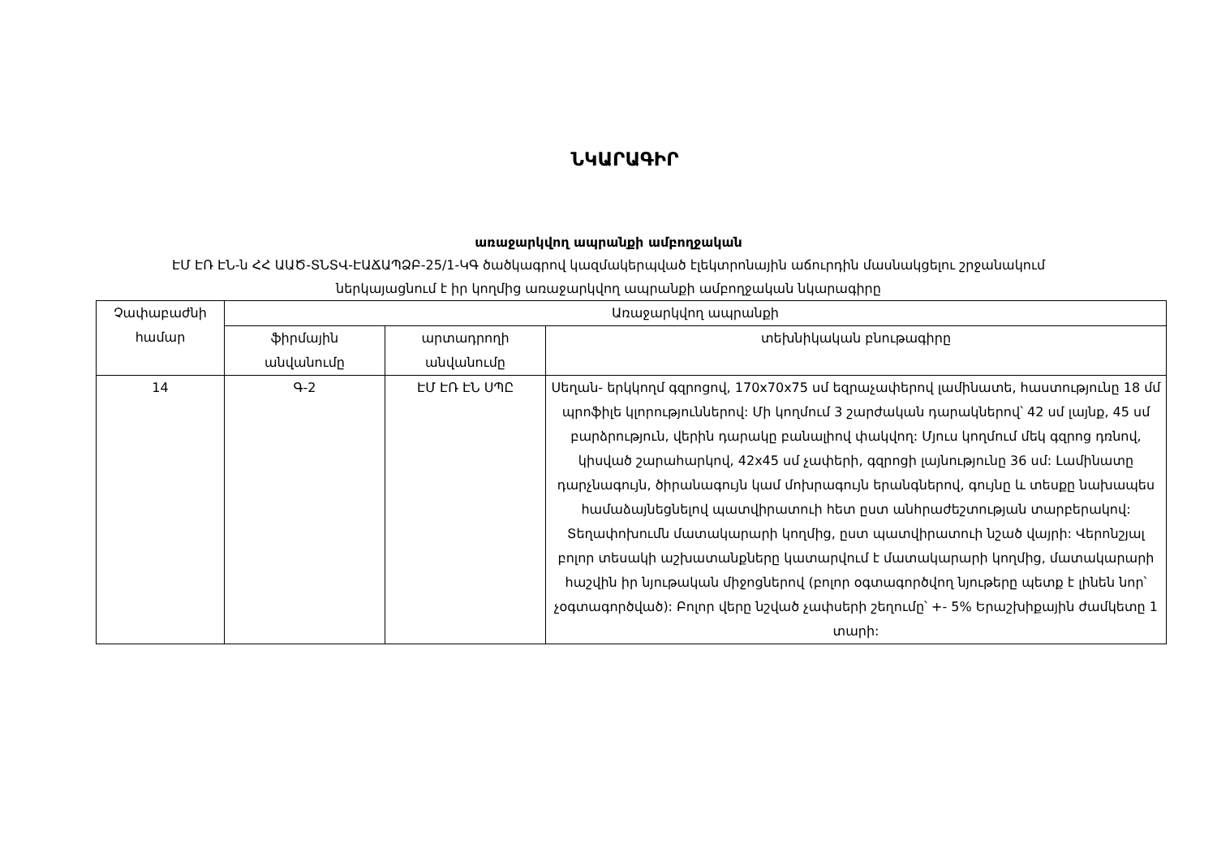ՆԿԱՐԱԳԻՐ
առաջարկվող ապրանքի ամբողջական
ԷՄ ԷՌ ԷՆ-ն ՀՀ ԱԱԾ-ՏՆՏՎ-ԷԱՃԱՊՁԲ-25/1-ԿԳ ծածկագրով կազմակերպված էլեկտրոնային աճուրդին մասնակցելու շրջանակում
ներկայացնում է իր կողմից առաջարկվող ապրանքի ամբողջական նկարագիրը
| Չափաբաժնի համար | Առաջարկվող ապրանքի | | |
| --- | --- | --- | --- |
| | ֆիրմային անվանումը | արտադրողի անվանումը | տեխնիկական բնութագիրը |
| 14 | Գ-2 | ԷՄ ԷՌ ԷՆ ՍՊԸ | Սեղան- երկկողմ գզրոցով, 170x70x75 սմ եզրաչափերով լամինատե, հաստությունը 18 մմ պրոֆիլե կլորություններով: Մի կողմում 3 շարժական դարակներով՝ 42 սմ լայնք, 45 սմ բարձրություն, վերին դարակը բանալիով փակվող: Մյուս կողմում մեկ գզրոց դռնով, կիսված շարահարկով, 42x45 սմ չափերի, գզրոցի լայնությունը 36 սմ: Լամինատը դարչնագույն, ծիրանագույն կամ մոխրագույն երանգներով, գույնը և տեսքը նախապես համաձայնեցնելով պատվիրատուի հետ ըստ անհրաժեշտության տարբերակով: Տեղափոխումն մատակարարի կողմից, ըստ պատվիրատուի նշած վայրի: Վերոնշյալ բոլոր տեսակի աշխատանքները կատարվում է մատակարարի կողմից, մատակարարի հաշվին իր նյութական միջոցներով (բոլոր օգտագործվող նյութերը պետք է լինեն նոր՝ չօգտագործված): Բոլոր վերը նշված չափսերի շեղումը՝ +- 5% Երաշխիքային ժամկետը 1 տարի: |